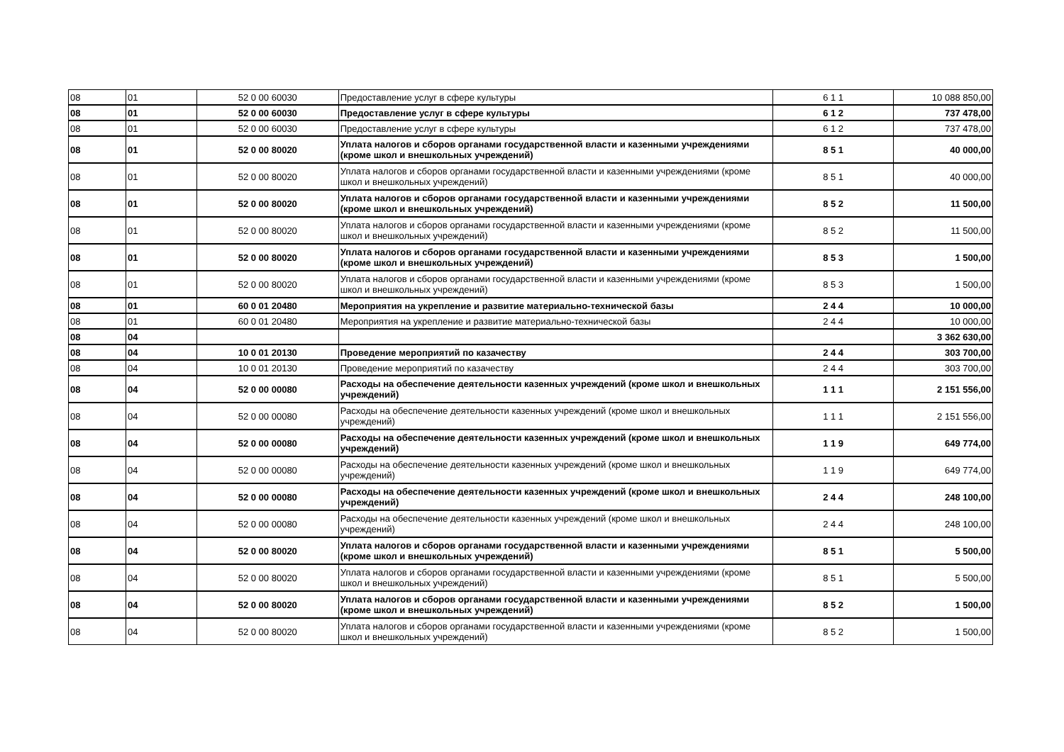| 08 | 01 | 52 0 00 60030 | Предоставление услуг в сфере культуры | 6 1 1 | 10 088 850,00 |
| 08 | 01 | 52 0 00 60030 | Предоставление услуг в сфере культуры | 6 1 2 | 737 478,00 |
| 08 | 01 | 52 0 00 60030 | Предоставление услуг в сфере культуры | 6 1 2 | 737 478,00 |
| 08 | 01 | 52 0 00 80020 | Уплата налогов и сборов органами государственной власти и казенными учреждениями (кроме школ и внешкольных учреждений) | 8 5 1 | 40 000,00 |
| 08 | 01 | 52 0 00 80020 | Уплата налогов и сборов органами государственной власти и казенными учреждениями (кроме школ и внешкольных учреждений) | 8 5 1 | 40 000,00 |
| 08 | 01 | 52 0 00 80020 | Уплата налогов и сборов органами государственной власти и казенными учреждениями (кроме школ и внешкольных учреждений) | 8 5 2 | 11 500,00 |
| 08 | 01 | 52 0 00 80020 | Уплата налогов и сборов органами государственной власти и казенными учреждениями (кроме школ и внешкольных учреждений) | 8 5 2 | 11 500,00 |
| 08 | 01 | 52 0 00 80020 | Уплата налогов и сборов органами государственной власти и казенными учреждениями (кроме школ и внешкольных учреждений) | 8 5 3 | 1 500,00 |
| 08 | 01 | 52 0 00 80020 | Уплата налогов и сборов органами государственной власти и казенными учреждениями (кроме школ и внешкольных учреждений) | 8 5 3 | 1 500,00 |
| 08 | 01 | 60 0 01 20480 | Мероприятия на укрепление и развитие материально-технической базы | 2 4 4 | 10 000,00 |
| 08 | 01 | 60 0 01 20480 | Мероприятия на укрепление и развитие материально-технической базы | 2 4 4 | 10 000,00 |
| 08 | 04 | | | | 3 362 630,00 |
| 08 | 04 | 10 0 01 20130 | Проведение мероприятий по казачеству | 2 4 4 | 303 700,00 |
| 08 | 04 | 10 0 01 20130 | Проведение мероприятий по казачеству | 2 4 4 | 303 700,00 |
| 08 | 04 | 52 0 00 00080 | Расходы на обеспечение деятельности казенных учреждений (кроме школ и внешкольных учреждений) | 1 1 1 | 2 151 556,00 |
| 08 | 04 | 52 0 00 00080 | Расходы на обеспечение деятельности казенных учреждений (кроме школ и внешкольных учреждений) | 1 1 1 | 2 151 556,00 |
| 08 | 04 | 52 0 00 00080 | Расходы на обеспечение деятельности казенных учреждений (кроме школ и внешкольных учреждений) | 1 1 9 | 649 774,00 |
| 08 | 04 | 52 0 00 00080 | Расходы на обеспечение деятельности казенных учреждений (кроме школ и внешкольных учреждений) | 1 1 9 | 649 774,00 |
| 08 | 04 | 52 0 00 00080 | Расходы на обеспечение деятельности казенных учреждений (кроме школ и внешкольных учреждений) | 2 4 4 | 248 100,00 |
| 08 | 04 | 52 0 00 00080 | Расходы на обеспечение деятельности казенных учреждений (кроме школ и внешкольных учреждений) | 2 4 4 | 248 100,00 |
| 08 | 04 | 52 0 00 80020 | Уплата налогов и сборов органами государственной власти и казенными учреждениями (кроме школ и внешкольных учреждений) | 8 5 1 | 5 500,00 |
| 08 | 04 | 52 0 00 80020 | Уплата налогов и сборов органами государственной власти и казенными учреждениями (кроме школ и внешкольных учреждений) | 8 5 1 | 5 500,00 |
| 08 | 04 | 52 0 00 80020 | Уплата налогов и сборов органами государственной власти и казенными учреждениями (кроме школ и внешкольных учреждений) | 8 5 2 | 1 500,00 |
| 08 | 04 | 52 0 00 80020 | Уплата налогов и сборов органами государственной власти и казенными учреждениями (кроме школ и внешкольных учреждений) | 8 5 2 | 1 500,00 |